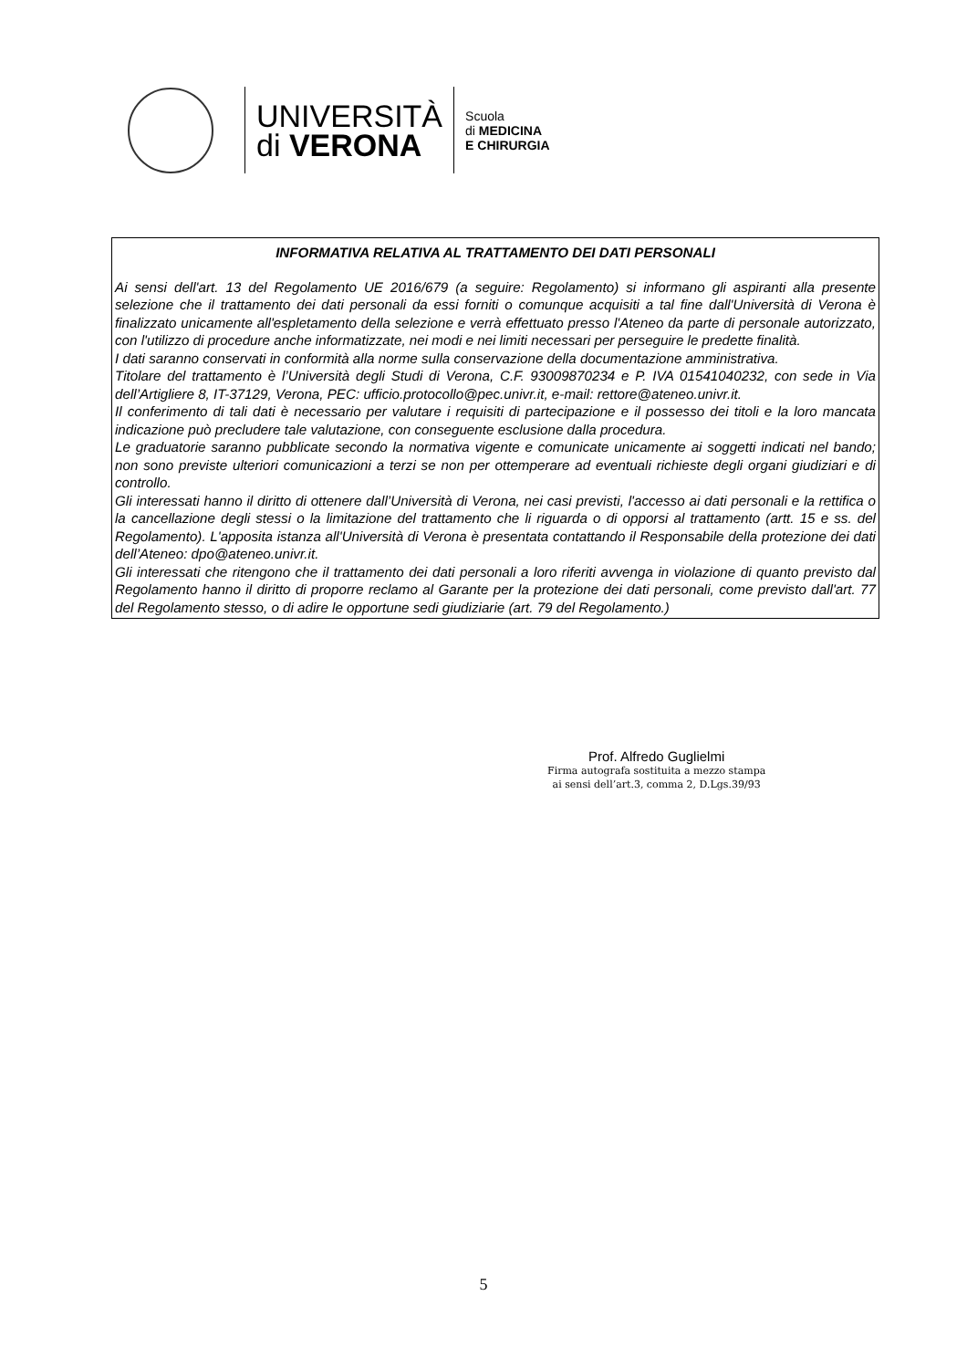UNIVERSITÀ
di VERONA
Scuola
di MEDICINA
E CHIRURGIA
INFORMATIVA RELATIVA AL TRATTAMENTO DEI DATI PERSONALI
Ai sensi dell'art. 13 del Regolamento UE 2016/679 (a seguire: Regolamento) si informano gli aspiranti alla presente selezione che il trattamento dei dati personali da essi forniti o comunque acquisiti a tal fine dall'Università di Verona è finalizzato unicamente all'espletamento della selezione e verrà effettuato presso l'Ateneo da parte di personale autorizzato, con l'utilizzo di procedure anche informatizzate, nei modi e nei limiti necessari per perseguire le predette finalità.
I dati saranno conservati in conformità alla norme sulla conservazione della documentazione amministrativa.
Titolare del trattamento è l’Università degli Studi di Verona, C.F. 93009870234 e P. IVA 01541040232, con sede in Via dell’Artigliere 8, IT-37129, Verona, PEC: ufficio.protocollo@pec.univr.it, e-mail: rettore@ateneo.univr.it.
Il conferimento di tali dati è necessario per valutare i requisiti di partecipazione e il possesso dei titoli e la loro mancata indicazione può precludere tale valutazione, con conseguente esclusione dalla procedura.
Le graduatorie saranno pubblicate secondo la normativa vigente e comunicate unicamente ai soggetti indicati nel bando; non sono previste ulteriori comunicazioni a terzi se non per ottemperare ad eventuali richieste degli organi giudiziari e di controllo.
Gli interessati hanno il diritto di ottenere dall’Università di Verona, nei casi previsti, l'accesso ai dati personali e la rettifica o la cancellazione degli stessi o la limitazione del trattamento che li riguarda o di opporsi al trattamento (artt. 15 e ss. del Regolamento). L'apposita istanza all'Università di Verona è presentata contattando il Responsabile della protezione dei dati dell’Ateneo: dpo@ateneo.univr.it.
Gli interessati che ritengono che il trattamento dei dati personali a loro riferiti avvenga in violazione di quanto previsto dal Regolamento hanno il diritto di proporre reclamo al Garante per la protezione dei dati personali, come previsto dall'art. 77 del Regolamento stesso, o di adire le opportune sedi giudiziarie (art. 79 del Regolamento.)
Prof. Alfredo Guglielmi
Firma autografa sostituita a mezzo stampa
ai sensi dell’art.3, comma 2, D.Lgs.39/93
5